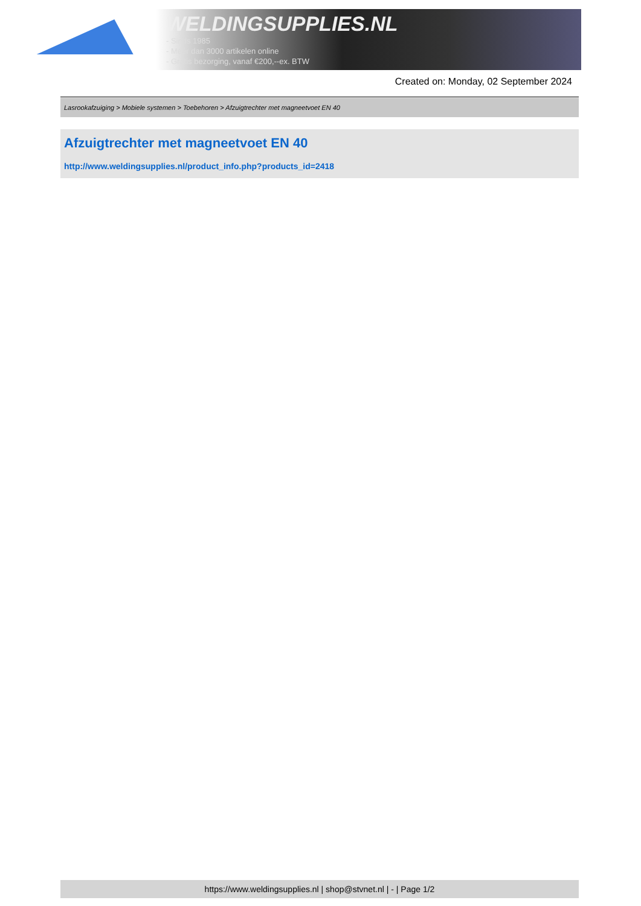WELDINGSUPPLIES.NL
- Sinds 1985
- Méér dan 3000 artikelen online
- Gratis bezorging, vanaf €200,--ex. BTW
Created on: Monday, 02 September 2024
Lasrookafzuiging > Mobiele systemen > Toebehoren > Afzuigtrechter met magneetvoet EN 40
Afzuigtrechter met magneetvoet EN 40
http://www.weldingsupplies.nl/product_info.php?products_id=2418
https://www.weldingsupplies.nl | shop@stvnet.nl | - | Page 1/2